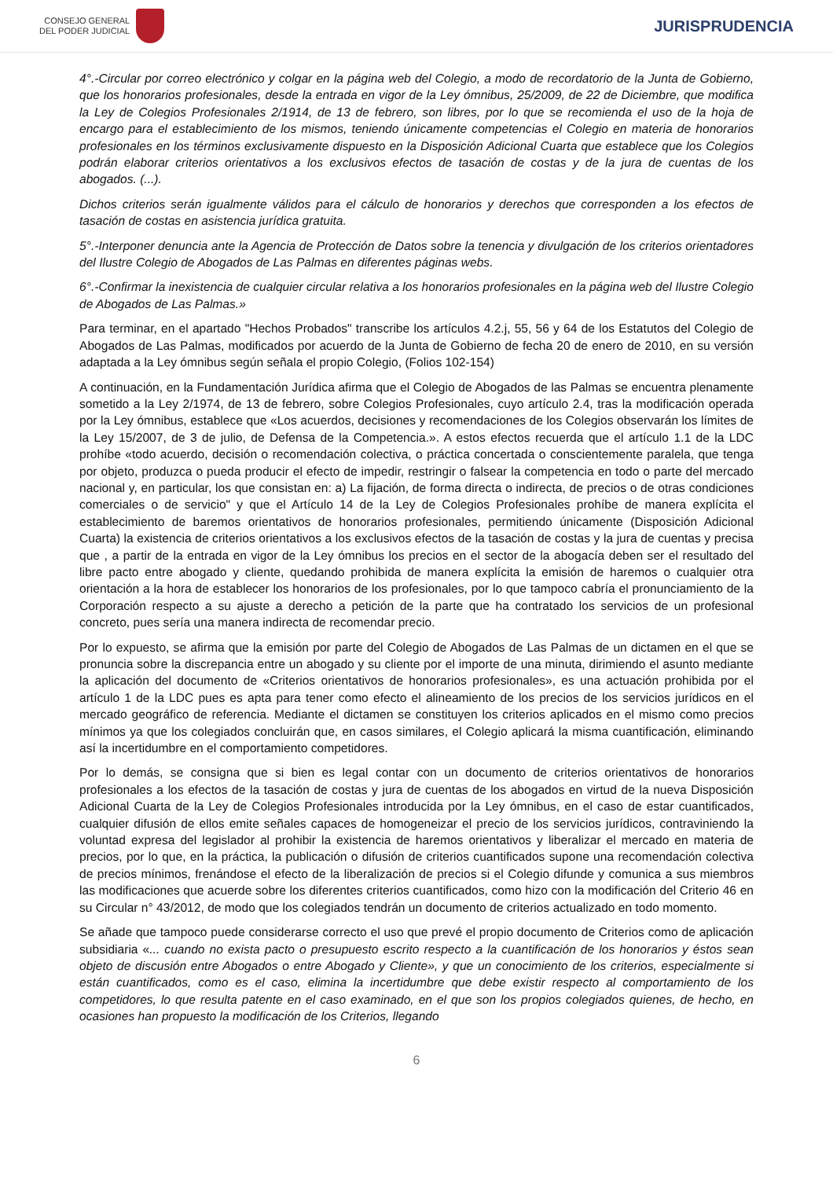CONSEJO GENERAL
DEL PODER JUDICIAL
JURISPRUDENCIA
4°.-Circular por correo electrónico y colgar en la página web del Colegio, a modo de recordatorio de la Junta de Gobierno, que los honorarios profesionales, desde la entrada en vigor de la Ley ómnibus, 25/2009, de 22 de Diciembre, que modifica la Ley de Colegios Profesionales 2/1914, de 13 de febrero, son libres, por lo que se recomienda el uso de la hoja de encargo para el establecimiento de los mismos, teniendo únicamente competencias el Colegio en materia de honorarios profesionales en los términos exclusivamente dispuesto en la Disposición Adicional Cuarta que establece que los Colegios podrán elaborar criterios orientativos a los exclusivos efectos de tasación de costas y de la jura de cuentas de los abogados. (...).
Dichos criterios serán igualmente válidos para el cálculo de honorarios y derechos que corresponden a los efectos de tasación de costas en asistencia jurídica gratuita.
5°.-Interponer denuncia ante la Agencia de Protección de Datos sobre la tenencia y divulgación de los criterios orientadores del Ilustre Colegio de Abogados de Las Palmas en diferentes páginas webs.
6°.-Confirmar la inexistencia de cualquier circular relativa a los honorarios profesionales en la página web del Ilustre Colegio de Abogados de Las Palmas.»
Para terminar, en el apartado "Hechos Probados" transcribe los artículos 4.2.j, 55, 56 y 64 de los Estatutos del Colegio de Abogados de Las Palmas, modificados por acuerdo de la Junta de Gobierno de fecha 20 de enero de 2010, en su versión adaptada a la Ley ómnibus según señala el propio Colegio, (Folios 102-154)
A continuación, en la Fundamentación Jurídica afirma que el Colegio de Abogados de las Palmas se encuentra plenamente sometido a la Ley 2/1974, de 13 de febrero, sobre Colegios Profesionales, cuyo artículo 2.4, tras la modificación operada por la Ley ómnibus, establece que «Los acuerdos, decisiones y recomendaciones de los Colegios observarán los límites de la Ley 15/2007, de 3 de julio, de Defensa de la Competencia.». A estos efectos recuerda que el artículo 1.1 de la LDC prohíbe «todo acuerdo, decisión o recomendación colectiva, o práctica concertada o conscientemente paralela, que tenga por objeto, produzca o pueda producir el efecto de impedir, restringir o falsear la competencia en todo o parte del mercado nacional y, en particular, los que consistan en: a) La fijación, de forma directa o indirecta, de precios o de otras condiciones comerciales o de servicio" y que el Artículo 14 de la Ley de Colegios Profesionales prohíbe de manera explícita el establecimiento de baremos orientativos de honorarios profesionales, permitiendo únicamente (Disposición Adicional Cuarta) la existencia de criterios orientativos a los exclusivos efectos de la tasación de costas y la jura de cuentas y precisa que , a partir de la entrada en vigor de la Ley ómnibus los precios en el sector de la abogacía deben ser el resultado del libre pacto entre abogado y cliente, quedando prohibida de manera explícita la emisión de haremos o cualquier otra orientación a la hora de establecer los honorarios de los profesionales, por lo que tampoco cabría el pronunciamiento de la Corporación respecto a su ajuste a derecho a petición de la parte que ha contratado los servicios de un profesional concreto, pues sería una manera indirecta de recomendar precio.
Por lo expuesto, se afirma que la emisión por parte del Colegio de Abogados de Las Palmas de un dictamen en el que se pronuncia sobre la discrepancia entre un abogado y su cliente por el importe de una minuta, dirimiendo el asunto mediante la aplicación del documento de «Criterios orientativos de honorarios profesionales», es una actuación prohibida por el artículo 1 de la LDC pues es apta para tener como efecto el alineamiento de los precios de los servicios jurídicos en el mercado geográfico de referencia. Mediante el dictamen se constituyen los criterios aplicados en el mismo como precios mínimos ya que los colegiados concluirán que, en casos similares, el Colegio aplicará la misma cuantificación, eliminando así la incertidumbre en el comportamiento competidores.
Por lo demás, se consigna que si bien es legal contar con un documento de criterios orientativos de honorarios profesionales a los efectos de la tasación de costas y jura de cuentas de los abogados en virtud de la nueva Disposición Adicional Cuarta de la Ley de Colegios Profesionales introducida por la Ley ómnibus, en el caso de estar cuantificados, cualquier difusión de ellos emite señales capaces de homogeneizar el precio de los servicios jurídicos, contraviniendo la voluntad expresa del legislador al prohibir la existencia de haremos orientativos y liberalizar el mercado en materia de precios, por lo que, en la práctica, la publicación o difusión de criterios cuantificados supone una recomendación colectiva de precios mínimos, frenándose el efecto de la liberalización de precios si el Colegio difunde y comunica a sus miembros las modificaciones que acuerde sobre los diferentes criterios cuantificados, como hizo con la modificación del Criterio 46 en su Circular n° 43/2012, de modo que los colegiados tendrán un documento de criterios actualizado en todo momento.
Se añade que tampoco puede considerarse correcto el uso que prevé el propio documento de Criterios como de aplicación subsidiaria «... cuando no exista pacto o presupuesto escrito respecto a la cuantificación de los honorarios y éstos sean objeto de discusión entre Abogados o entre Abogado y Cliente», y que un conocimiento de los criterios, especialmente si están cuantificados, como es el caso, elimina la incertidumbre que debe existir respecto al comportamiento de los competidores, lo que resulta patente en el caso examinado, en el que son los propios colegiados quienes, de hecho, en ocasiones han propuesto la modificación de los Criterios, llegando
6